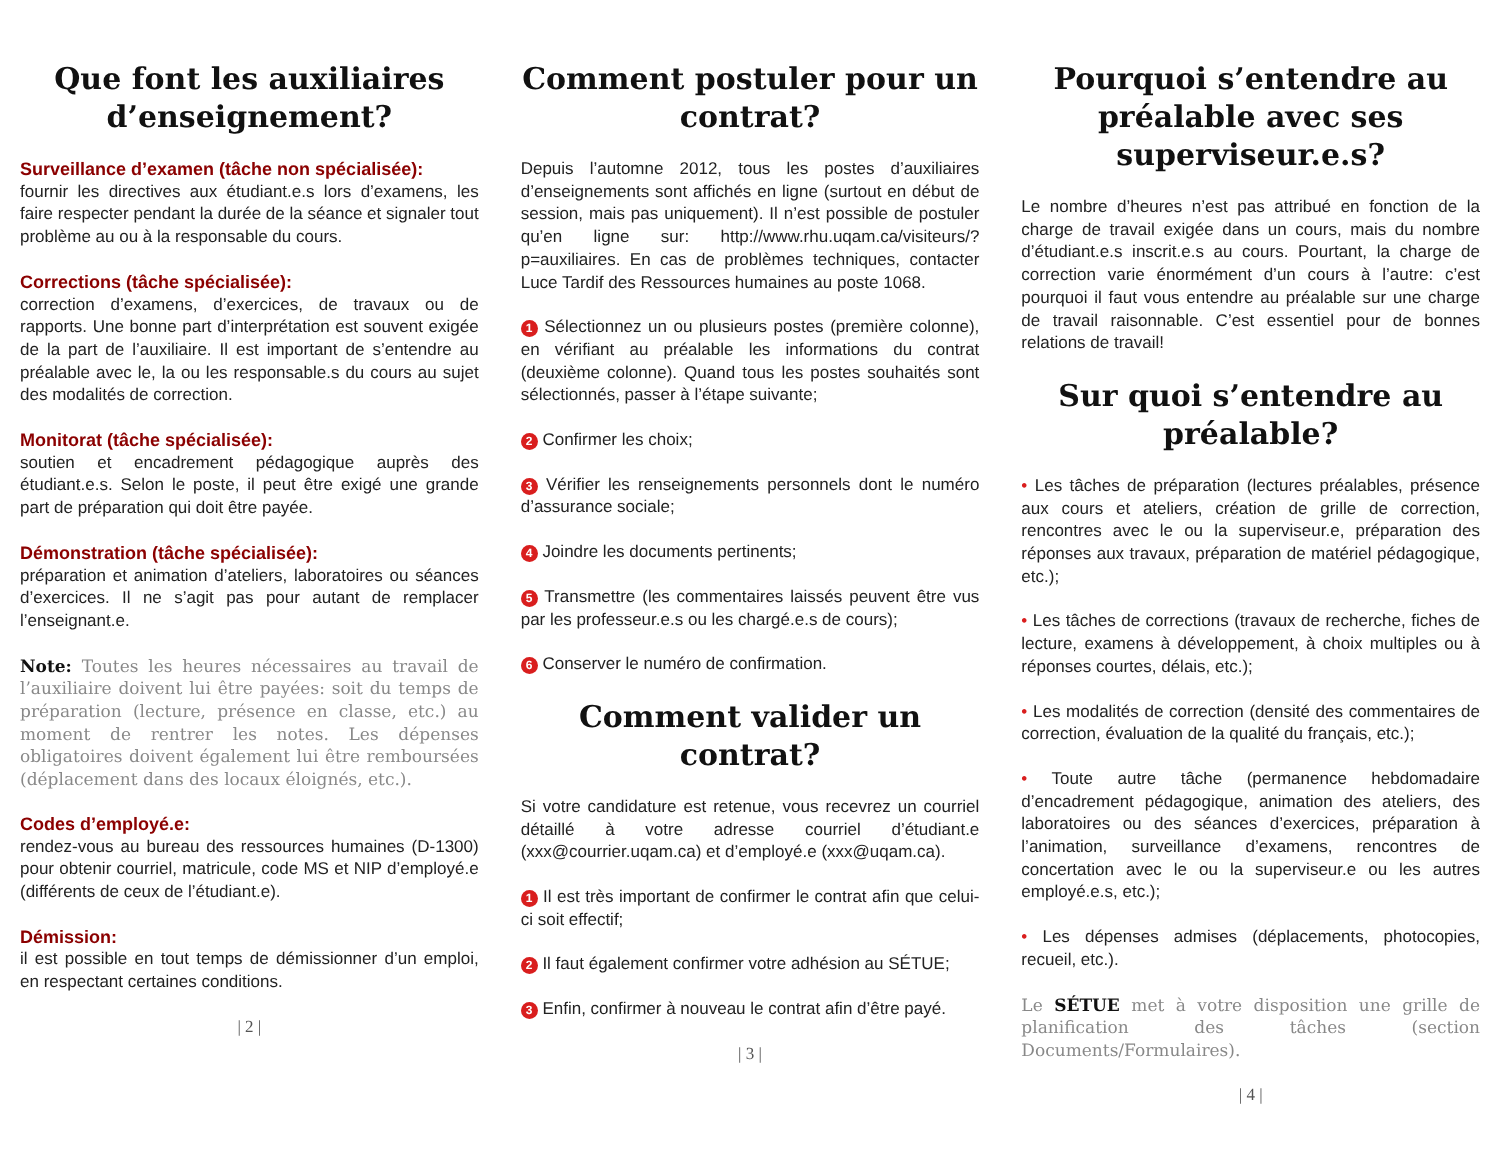Que font les auxiliaires d’enseignement?
Surveillance d’examen (tâche non spécialisée):
fournir les directives aux étudiant.e.s lors d’examens, les faire respecter pendant la durée de la séance et signaler tout problème au ou à la responsable du cours.
Corrections (tâche spécialisée):
correction d’examens, d’exercices, de travaux ou de rapports. Une bonne part d’interprétation est souvent exigée de la part de l’auxiliaire. Il est important de s’entendre au préalable avec le, la ou les responsable.s du cours au sujet des modalités de correction.
Monitorat (tâche spécialisée):
soutien et encadrement pédagogique auprès des étudiant.e.s. Selon le poste, il peut être exigé une grande part de préparation qui doit être payée.
Démonstration (tâche spécialisée):
préparation et animation d’ateliers, laboratoires ou séances d’exercices. Il ne s’agit pas pour autant de remplacer l’enseignant.e.
Note: Toutes les heures nécessaires au travail de l’auxiliaire doivent lui être payées: soit du temps de préparation (lecture, présence en classe, etc.) au moment de rentrer les notes. Les dépenses obligatoires doivent également lui être remboursées (déplacement dans des locaux éloignés, etc.).
Codes d’employé.e:
rendez-vous au bureau des ressources humaines (D-1300) pour obtenir courriel, matricule, code MS et NIP d’employé.e (différents de ceux de l’étudiant.e).
Démission:
il est possible en tout temps de démissionner d’un emploi, en respectant certaines conditions.
| 2 |
Comment postuler pour un contrat?
Depuis l’automne 2012, tous les postes d’auxiliaires d’enseignements sont affichés en ligne (surtout en début de session, mais pas uniquement). Il n’est possible de postuler qu’en ligne sur: http://www.rhu.uqam.ca/visiteurs/?p=auxiliaires. En cas de problèmes techniques, contacter Luce Tardif des Ressources humaines au poste 1068.
1 Sélectionnez un ou plusieurs postes (première colonne), en vérifiant au préalable les informations du contrat (deuxième colonne). Quand tous les postes souhaités sont sélectionnés, passer à l’étape suivante;
2 Confirmer les choix;
3 Vérifier les renseignements personnels dont le numéro d’assurance sociale;
4 Joindre les documents pertinents;
5 Transmettre (les commentaires laissés peuvent être vus par les professeur.e.s ou les chargé.e.s de cours);
6 Conserver le numéro de confirmation.
Comment valider un contrat?
Si votre candidature est retenue, vous recevrez un courriel détaillé à votre adresse courriel d’étudiant.e (xxx@courrier.uqam.ca) et d’employé.e (xxx@uqam.ca).
1 Il est très important de confirmer le contrat afin que celui-ci soit effectif;
2 Il faut également confirmer votre adhésion au SÉTUE;
3 Enfin, confirmer à nouveau le contrat afin d’être payé.
| 3 |
Pourquoi s’entendre au préalable avec ses superviseur.e.s?
Le nombre d’heures n’est pas attribué en fonction de la charge de travail exigée dans un cours, mais du nombre d’étudiant.e.s inscrit.e.s au cours. Pourtant, la charge de correction varie énormément d’un cours à l’autre: c’est pourquoi il faut vous entendre au préalable sur une charge de travail raisonnable. C’est essentiel pour de bonnes relations de travail!
Sur quoi s’entendre au préalable?
• Les tâches de préparation (lectures préalables, présence aux cours et ateliers, création de grille de correction, rencontres avec le ou la superviseur.e, préparation des réponses aux travaux, préparation de matériel pédagogique, etc.);
• Les tâches de corrections (travaux de recherche, fiches de lecture, examens à développement, à choix multiples ou à réponses courtes, délais, etc.);
• Les modalités de correction (densité des commentaires de correction, évaluation de la qualité du français, etc.);
• Toute autre tâche (permanence hebdomadaire d’encadrement pédagogique, animation des ateliers, des laboratoires ou des séances d’exercices, préparation à l’animation, surveillance d’examens, rencontres de concertation avec le ou la superviseur.e ou les autres employé.e.s, etc.);
• Les dépenses admises (déplacements, photocopies, recueil, etc.).
Le SÉTUE met à votre disposition une grille de planification des tâches (section Documents/Formulaires).
| 4 |